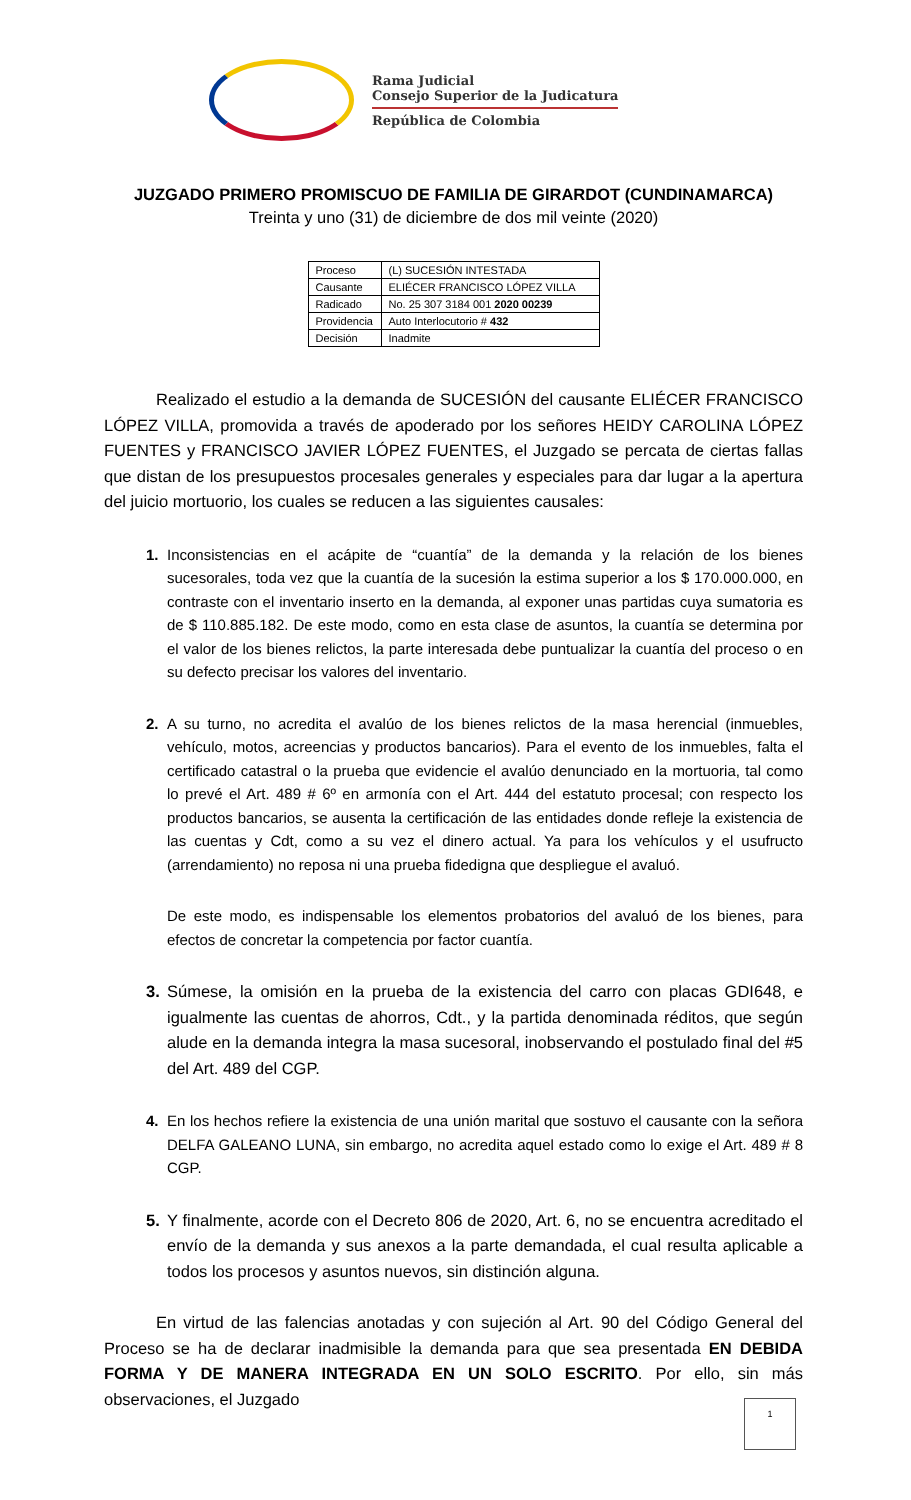Rama Judicial
Consejo Superior de la Judicatura
República de Colombia
JUZGADO PRIMERO PROMISCUO DE FAMILIA DE GIRARDOT (CUNDINAMARCA)
Treinta y uno (31) de diciembre de dos mil veinte (2020)
| Proceso | (L) SUCESIÓN INTESTADA |
| Causante | ELIÉCER FRANCISCO LÓPEZ VILLA |
| Radicado | No. 25 307 3184 001 2020 00239 |
| Providencia | Auto Interlocutorio # 432 |
| Decisión | Inadmite |
Realizado el estudio a la demanda de SUCESIÓN del causante ELIÉCER FRANCISCO LÓPEZ VILLA, promovida a través de apoderado por los señores HEIDY CAROLINA LÓPEZ FUENTES y FRANCISCO JAVIER LÓPEZ FUENTES, el Juzgado se percata de ciertas fallas que distan de los presupuestos procesales generales y especiales para dar lugar a la apertura del juicio mortuorio, los cuales se reducen a las siguientes causales:
1. Inconsistencias en el acápite de “cuantía” de la demanda y la relación de los bienes sucesorales, toda vez que la cuantía de la sucesión la estima superior a los $ 170.000.000, en contraste con el inventario inserto en la demanda, al exponer unas partidas cuya sumatoria es de $ 110.885.182. De este modo, como en esta clase de asuntos, la cuantía se determina por el valor de los bienes relictos, la parte interesada debe puntualizar la cuantía del proceso o en su defecto precisar los valores del inventario.
2. A su turno, no acredita el avalúo de los bienes relictos de la masa herencial (inmuebles, vehículo, motos, acreencias y productos bancarios). Para el evento de los inmuebles, falta el certificado catastral o la prueba que evidencie el avalúo denunciado en la mortuoria, tal como lo prevé el Art. 489 # 6º en armonía con el Art. 444 del estatuto procesal; con respecto los productos bancarios, se ausenta la certificación de las entidades donde refleje la existencia de las cuentas y Cdt, como a su vez el dinero actual. Ya para los vehículos y el usufructo (arrendamiento) no reposa ni una prueba fidedigna que despliegue el avaluó.
De este modo, es indispensable los elementos probatorios del avaluó de los bienes, para efectos de concretar la competencia por factor cuantía.
3. Súmese, la omisión en la prueba de la existencia del carro con placas GDI648, e igualmente las cuentas de ahorros, Cdt., y la partida denominada réditos, que según alude en la demanda integra la masa sucesoral, inobservando el postulado final del #5 del Art. 489 del CGP.
4. En los hechos refiere la existencia de una unión marital que sostuvo el causante con la señora DELFA GALEANO LUNA, sin embargo, no acredita aquel estado como lo exige el Art. 489 # 8 CGP.
5. Y finalmente, acorde con el Decreto 806 de 2020, Art. 6, no se encuentra acreditado el envío de la demanda y sus anexos a la parte demandada, el cual resulta aplicable a todos los procesos y asuntos nuevos, sin distinción alguna.
En virtud de las falencias anotadas y con sujeción al Art. 90 del Código General del Proceso se ha de declarar inadmisible la demanda para que sea presentada EN DEBIDA FORMA Y DE MANERA INTEGRADA EN UN SOLO ESCRITO. Por ello, sin más observaciones, el Juzgado
1